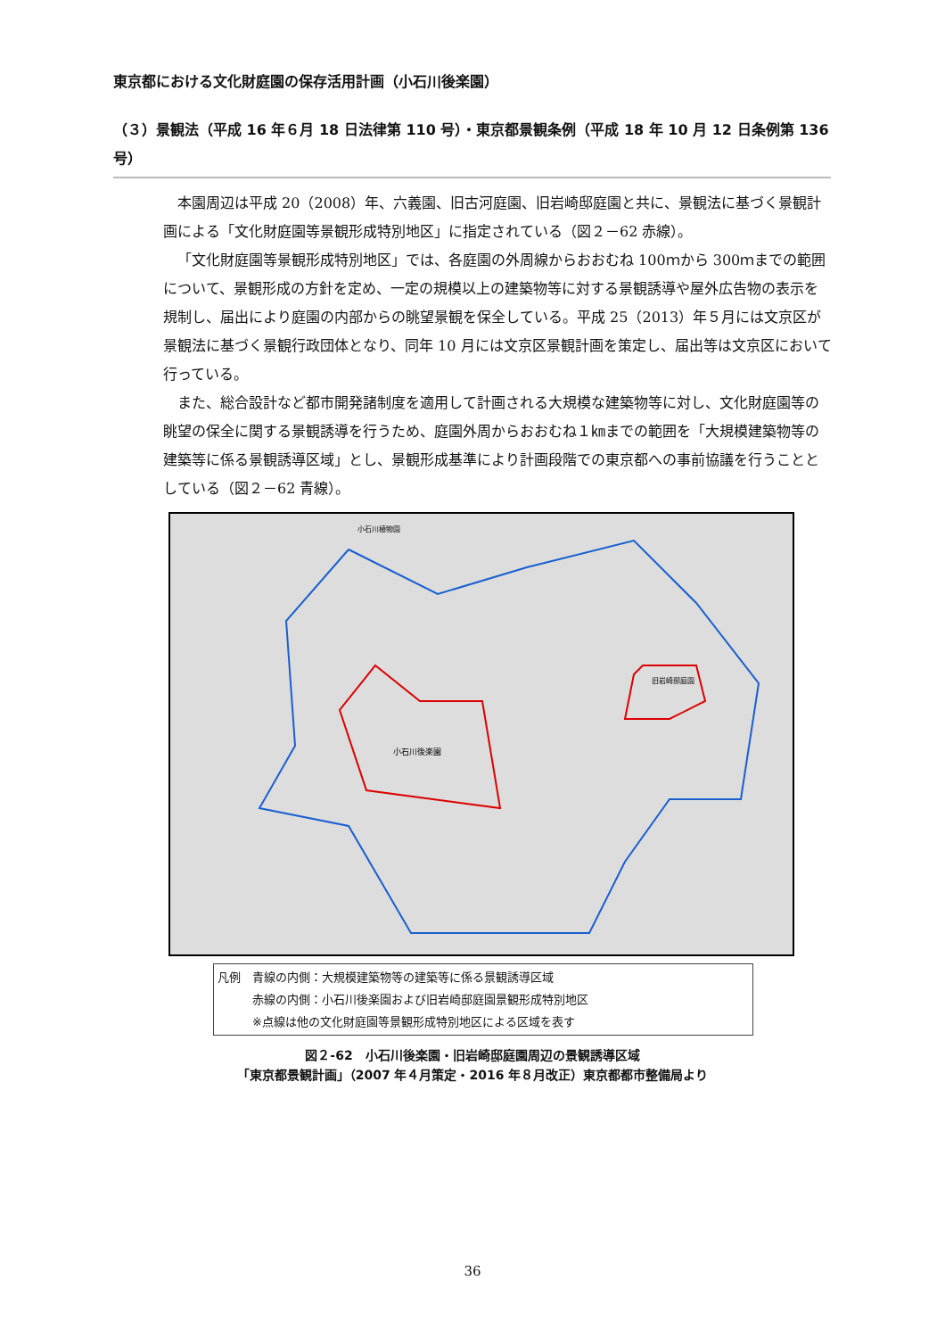東京都における文化財庭園の保存活用計画（小石川後楽園）
（３）景観法（平成 16 年６月 18 日法律第 110 号）・東京都景観条例（平成 18 年 10 月 12 日条例第 136 号）
本園周辺は平成 20（2008）年、六義園、旧古河庭園、旧岩崎邸庭園と共に、景観法に基づく景観計画による「文化財庭園等景観形成特別地区」に指定されている（図２－62 赤線）。
「文化財庭園等景観形成特別地区」では、各庭園の外周線からおおむね 100ｍから 300ｍまでの範囲について、景観形成の方針を定め、一定の規模以上の建築物等に対する景観誘導や屋外広告物の表示を規制し、届出により庭園の内部からの眺望景観を保全している。平成 25（2013）年５月には文京区が景観法に基づく景観行政団体となり、同年 10 月には文京区景観計画を策定し、届出等は文京区において行っている。
また、総合設計など都市開発諸制度を適用して計画される大規模な建築物等に対し、文化財庭園等の眺望の保全に関する景観誘導を行うため、庭園外周からおおむね１㎞までの範囲を「大規模建築物等の建築等に係る景観誘導区域」とし、景観形成基準により計画段階での東京都への事前協議を行うこととしている（図２－62 青線）。
小石川後楽園
旧岩崎邸庭園
小石川植物園
凡例　青線の内側：大規模建築物等の建築等に係る景観誘導区域
　　　赤線の内側：小石川後楽園および旧岩崎邸庭園景観形成特別地区
　　　※点線は他の文化財庭園等景観形成特別地区による区域を表す
図２-62　小石川後楽園・旧岩崎邸庭園周辺の景観誘導区域
「東京都景観計画」（2007 年４月策定・2016 年８月改正）東京都都市整備局より
36